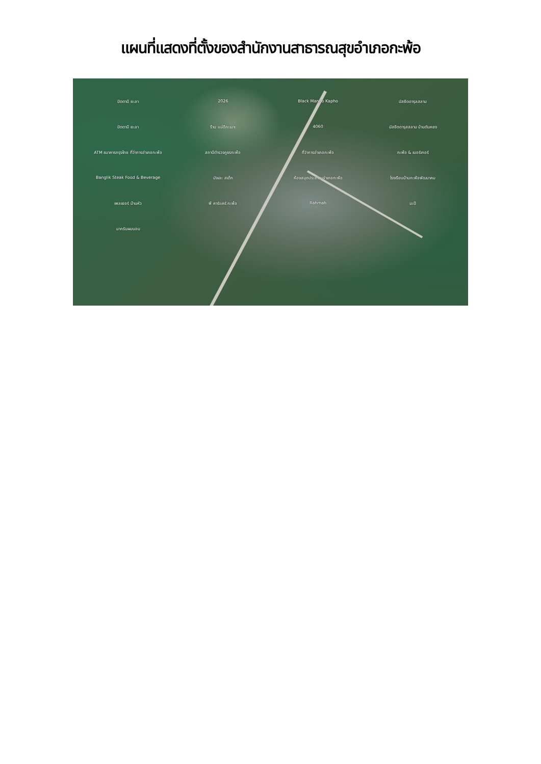แผนที่แสดงที่ตั้งของสำนักงานสาธารณสุขอำเภอกะพ้อ
ปัตตานี ยะลา 2026 Black Mango Kapho มัสยิดดารุลสลาม ปัตตานี ยะลา ร้าน แม่ดีกะเมาะ 4060 มัสยิดดารุสสลาม บ้านตันหยง ATM ธนาคารกรุงไทย ที่ว่าการอำเภอกะพ้อ สถานีตำรวจภูธรกะพ้อ ที่ว่าการอำเภอกะพ้อ กะพ้อ & เบอร์เกอร์ Banglik Steak Food & Beverage บังเละ สเต็ก ห้องสมุดประชาชนอำเภอกะพ้อ โรงเรียนบ้านกะพ้อพัฒนาคม เพลเยอร์ บ้านหัว พี คาร์แคร์ กะพ้อ Rahmah มะปี มากรับผมนอน